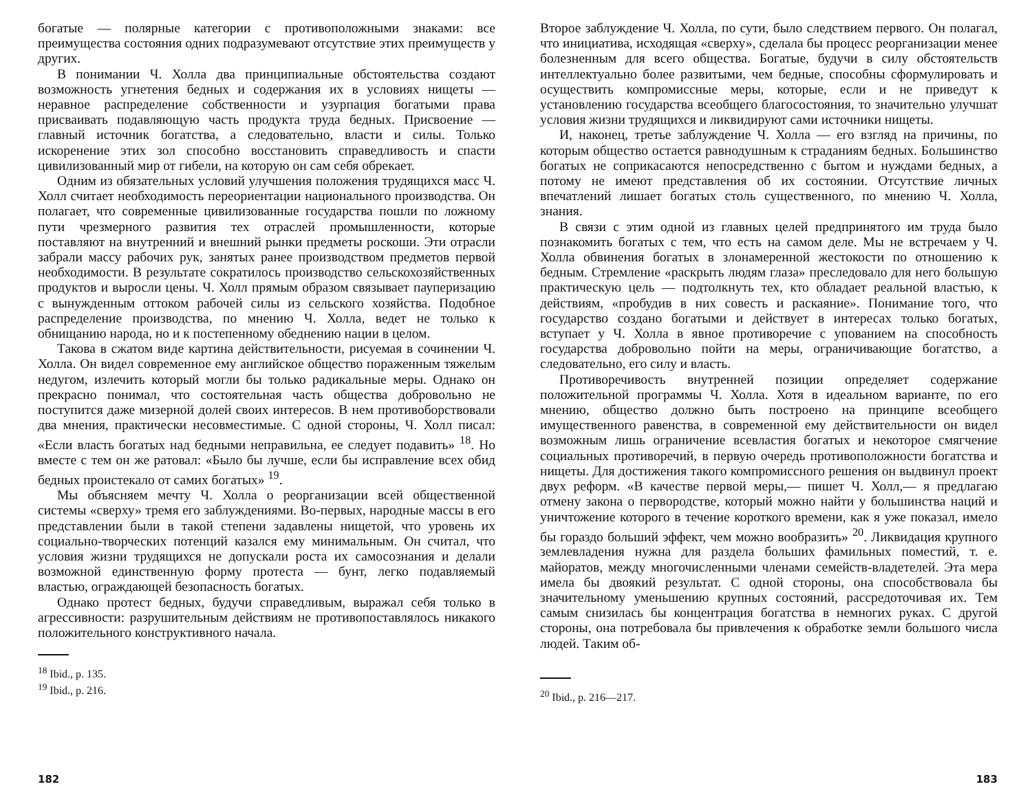богатые — полярные категории с противоположными знаками: все преимущества состояния одних подразумевают отсутствие этих преимуществ у других.
В понимании Ч. Холла два принципиальные обстоятельства создают возможность угнетения бедных и содержания их в условиях нищеты — неравное распределение собственности и узурпация богатыми права присваивать подавляющую часть продукта труда бедных. Присвоение — главный источник богатства, а следовательно, власти и силы. Только искоренение этих зол способно восстановить справедливость и спасти цивилизованный мир от гибели, на которую он сам себя обрекает.
Одним из обязательных условий улучшения положения трудящихся масс Ч. Холл считает необходимость переориентации национального производства. Он полагает, что современные цивилизованные государства пошли по ложному пути чрезмерного развития тех отраслей промышленности, которые поставляют на внутренний и внешний рынки предметы роскоши. Эти отрасли забрали массу рабочих рук, занятых ранее производством предметов первой необходимости. В результате сократилось производство сельскохозяйственных продуктов и выросли цены. Ч. Холл прямым образом связывает пауперизацию с вынужденным оттоком рабочей силы из сельского хозяйства. Подобное распределение производства, по мнению Ч. Холла, ведет не только к обнищанию народа, но и к постепенному обеднению нации в целом.
Такова в сжатом виде картина действительности, рисуемая в сочинении Ч. Холла. Он видел современное ему английское общество пораженным тяжелым недугом, излечить который могли бы только радикальные меры. Однако он прекрасно понимал, что состоятельная часть общества добровольно не поступится даже мизерной долей своих интересов. В нем противоборствовали два мнения, практически несовместимые. С одной стороны, Ч. Холл писал: «Если власть богатых над бедными неправильна, ее следует подавить» <sup>18</sup>. Но вместе с тем он же ратовал: «Было бы лучше, если бы исправление всех обид бедных проистекало от самих богатых» <sup>19</sup>.
Мы объясняем мечту Ч. Холла о реорганизации всей общественной системы «сверху» тремя его заблуждениями. Во-первых, народные массы в его представлении были в такой степени задавлены нищетой, что уровень их социально-творческих потенций казался ему минимальным. Он считал, что условия жизни трудящихся не допускали роста их самосознания и делали возможной единственную форму протеста — бунт, легко подавляемый властью, ограждающей безопасность богатых.
Однако протест бедных, будучи справедливым, выражал себя только в агрессивности: разрушительным действиям не противопоставлялось никакого положительного конструктивного начала.
<sup>18</sup> Ibid., p. 135.
<sup>19</sup> Ibid., p. 216.
182
Второе заблуждение Ч. Холла, по сути, было следствием первого. Он полагал, что инициатива, исходящая «сверху», сделала бы процесс реорганизации менее болезненным для всего общества. Богатые, будучи в силу обстоятельств интеллектуально более развитыми, чем бедные, способны сформулировать и осуществить компромиссные меры, которые, если и не приведут к установлению государства всеобщего благосостояния, то значительно улучшат условия жизни трудящихся и ликвидируют сами источники нищеты.
И, наконец, третье заблуждение Ч. Холла — его взгляд на причины, по которым общество остается равнодушным к страданиям бедных. Большинство богатых не соприкасаются непосредственно с бытом и нуждами бедных, а потому не имеют представления об их состоянии. Отсутствие личных впечатлений лишает богатых столь существенного, по мнению Ч. Холла, знания.
В связи с этим одной из главных целей предпринятого им труда было познакомить богатых с тем, что есть на самом деле. Мы не встречаем у Ч. Холла обвинения богатых в злонамеренной жестокости по отношению к бедным. Стремление «раскрыть людям глаза» преследовало для него большую практическую цель — подтолкнуть тех, кто обладает реальной властью, к действиям, «пробудив в них совесть и раскаяние». Понимание того, что государство создано богатыми и действует в интересах только богатых, вступает у Ч. Холла в явное противоречие с упованием на способность государства добровольно пойти на меры, ограничивающие богатство, а следовательно, его силу и власть.
Противоречивость внутренней позиции определяет содержание положительной программы Ч. Холла. Хотя в идеальном варианте, по его мнению, общество должно быть построено на принципе всеобщего имущественного равенства, в современной ему действительности он видел возможным лишь ограничение всевластия богатых и некоторое смягчение социальных противоречий, в первую очередь противоположности богатства и нищеты. Для достижения такого компромиссного решения он выдвинул проект двух реформ. «В качестве первой меры,— пишет Ч. Холл,— я предлагаю отмену закона о первородстве, который можно найти у большинства наций и уничтожение которого в течение короткого времени, как я уже показал, имело бы гораздо больший эффект, чем можно вообразить» <sup>20</sup>. Ликвидация крупного землевладения нужна для раздела больших фамильных поместий, т. е. майоратов, между многочисленными членами семейств-владетелей. Эта мера имела бы двоякий результат. С одной стороны, она способствовала бы значительному уменьшению крупных состояний, рассредоточивая их. Тем самым снизилась бы концентрация богатства в немногих руках. С другой стороны, она потребовала бы привлечения к обработке земли большого числа людей. Таким об-
<sup>20</sup> Ibid., p. 216—217.
183